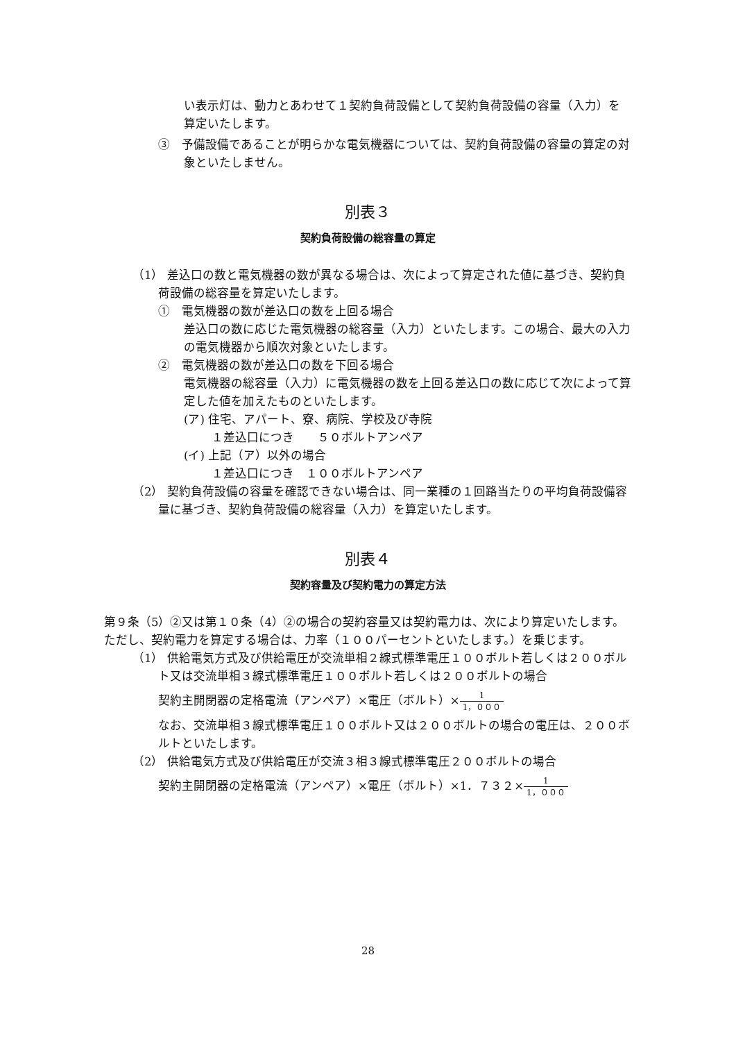い表示灯は、動力とあわせて１契約負荷設備として契約負荷設備の容量（入力）を算定いたします。
③　予備設備であることが明らかな電気機器については、契約負荷設備の容量の算定の対象といたしません。
別表３
契約負荷設備の総容量の算定
（1） 差込口の数と電気機器の数が異なる場合は、次によって算定された値に基づき、契約負荷設備の総容量を算定いたします。
①　電気機器の数が差込口の数を上回る場合
差込口の数に応じた電気機器の総容量（入力）といたします。この場合、最大の入力の電気機器から順次対象といたします。
②　電気機器の数が差込口の数を下回る場合
電気機器の総容量（入力）に電気機器の数を上回る差込口の数に応じて次によって算定した値を加えたものといたします。
(ア) 住宅、アパート、寮、病院、学校及び寺院
１差込口につき　　５０ボルトアンペア
(イ) 上記（ア）以外の場合
１差込口につき　１００ボルトアンペア
（2） 契約負荷設備の容量を確認できない場合は、同一業種の１回路当たりの平均負荷設備容量に基づき、契約負荷設備の総容量（入力）を算定いたします。
別表４
契約容量及び契約電力の算定方法
第９条（5）②又は第１０条（4）②の場合の契約容量又は契約電力は、次により算定いたします。ただし、契約電力を算定する場合は、力率（１００パーセントといたします。）を乗じます。
（1） 供給電気方式及び供給電圧が交流単相２線式標準電圧１００ボルト若しくは２００ボルト又は交流単相３線式標準電圧１００ボルト若しくは２００ボルトの場合
契約主開閉器の定格電流（アンペア）×電圧（ボルト）×1 1，０００
なお、交流単相３線式標準電圧１００ボルト又は２００ボルトの場合の電圧は、２００ボルトといたします。
（2） 供給電気方式及び供給電圧が交流３相３線式標準電圧２００ボルトの場合
契約主開閉器の定格電流（アンペア）×電圧（ボルト）×1．７３２×1 1，０００
28